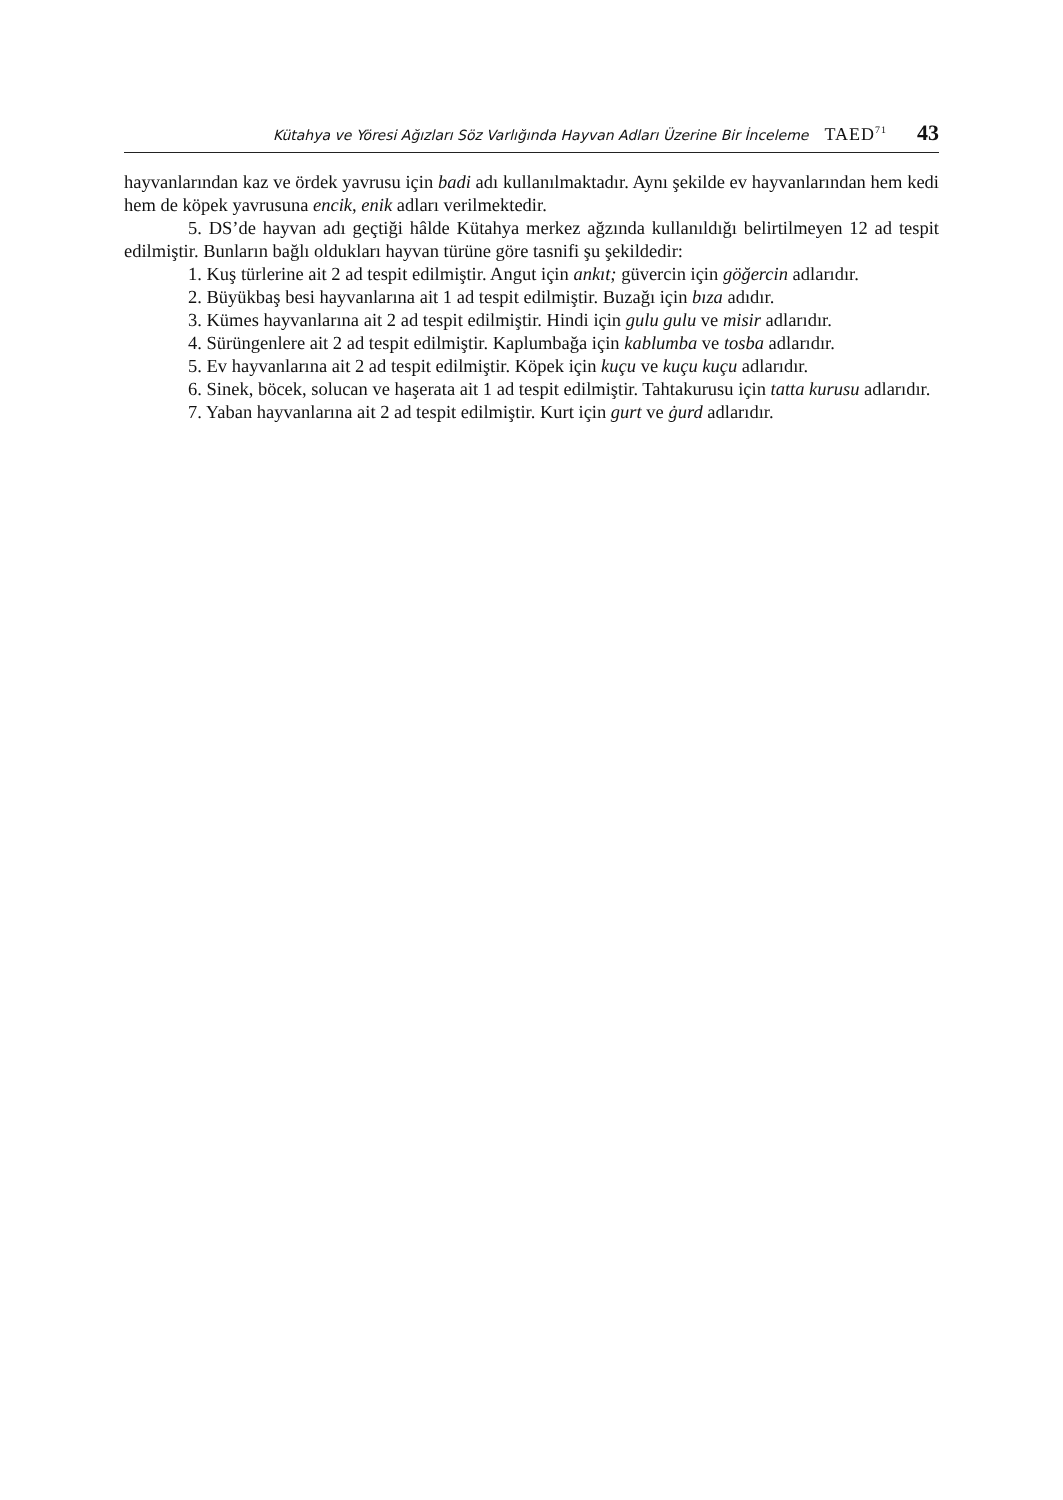Kütahya ve Yöresi Ağızları Söz Varlığında Hayvan Adları Üzerine Bir İnceleme TAED<sup>71</sup> 43
hayvanlarından kaz ve ördek yavrusu için badi adı kullanılmaktadır. Aynı şekilde ev hayvanlarından hem kedi hem de köpek yavrusuna encik, enik adları verilmektedir.
5. DS’de hayvan adı geçtiği hâlde Kütahya merkez ağzında kullanıldığı belirtilmeyen 12 ad tespit edilmiştir. Bunların bağlı oldukları hayvan türüne göre tasnifi şu şekildedir:
1. Kuş türlerine ait 2 ad tespit edilmiştir. Angut için ankıt; güvercin için göğercin adlarıdır.
2. Büyükbaş besi hayvanlarına ait 1 ad tespit edilmiştir. Buzağı için bıza adıdır.
3. Kümes hayvanlarına ait 2 ad tespit edilmiştir. Hindi için gulu gulu ve misir adlarıdır.
4. Sürüngenlere ait 2 ad tespit edilmiştir. Kaplumbağa için kablumba ve tosba adlarıdır.
5. Ev hayvanlarına ait 2 ad tespit edilmiştir. Köpek için kuçu ve kuçu kuçu adlarıdır.
6. Sinek, böcek, solucan ve haşerata ait 1 ad tespit edilmiştir. Tahtakurusu için tatta kurusu adlarıdır.
7. Yaban hayvanlarına ait 2 ad tespit edilmiştir. Kurt için gurt ve ġurd adlarıdır.